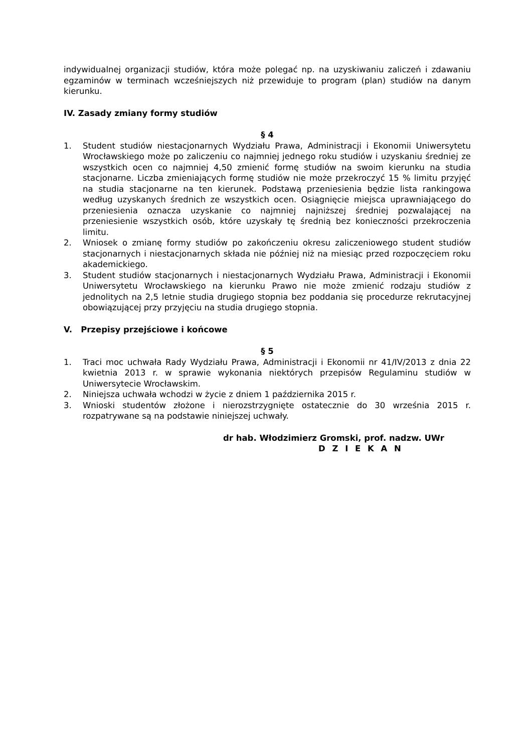indywidualnej organizacji studiów, która może polegać np. na uzyskiwaniu zaliczeń i zdawaniu egzaminów w terminach wcześniejszych niż przewiduje to program (plan) studiów na danym kierunku.
IV. Zasady zmiany formy studiów
§ 4
1. Student studiów niestacjonarnych Wydziału Prawa, Administracji i Ekonomii Uniwersytetu Wrocławskiego może po zaliczeniu co najmniej jednego roku studiów i uzyskaniu średniej ze wszystkich ocen co najmniej 4,50 zmienić formę studiów na swoim kierunku na studia stacjonarne. Liczba zmieniających formę studiów nie może przekroczyć 15 % limitu przyjęć na studia stacjonarne na ten kierunek. Podstawą przeniesienia będzie lista rankingowa według uzyskanych średnich ze wszystkich ocen. Osiągnięcie miejsca uprawniającego do przeniesienia oznacza uzyskanie co najmniej najniższej średniej pozwalającej na przeniesienie wszystkich osób, które uzyskały tę średnią bez konieczności przekroczenia limitu.
2. Wniosek o zmianę formy studiów po zakończeniu okresu zaliczeniowego student studiów stacjonarnych i niestacjonarnych składa nie później niż na miesiąc przed rozpoczęciem roku akademickiego.
3. Student studiów stacjonarnych i niestacjonarnych Wydziału Prawa, Administracji i Ekonomii Uniwersytetu Wrocławskiego na kierunku Prawo nie może zmienić rodzaju studiów z jednolitych na 2,5 letnie studia drugiego stopnia bez poddania się procedurze rekrutacyjnej obowiązującej przy przyjęciu na studia drugiego stopnia.
V. Przepisy przejściowe i końcowe
§ 5
1. Traci moc uchwała Rady Wydziału Prawa, Administracji i Ekonomii nr 41/IV/2013 z dnia 22 kwietnia 2013 r. w sprawie wykonania niektórych przepisów Regulaminu studiów w Uniwersytecie Wrocławskim.
2. Niniejsza uchwała wchodzi w życie z dniem 1 października 2015 r.
3. Wnioski studentów złożone i nierozstrzygnięte ostatecznie do 30 września 2015 r. rozpatrywane są na podstawie niniejszej uchwały.
dr hab. Włodzimierz Gromski, prof. nadzw. UWr
D Z I E K A N